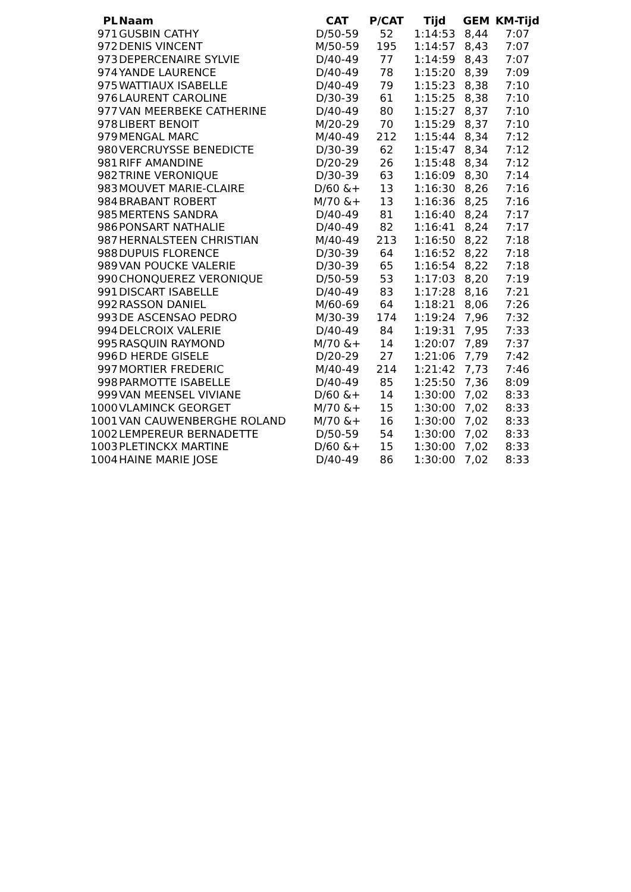| PL | Naam | CAT | P/CAT | Tijd | GEM | KM-Tijd |
| --- | --- | --- | --- | --- | --- | --- |
| 971 | GUSBIN CATHY | D/50-59 | 52 | 1:14:53 | 8,44 | 7:07 |
| 972 | DENIS VINCENT | M/50-59 | 195 | 1:14:57 | 8,43 | 7:07 |
| 973 | DEPERCENAIRE SYLVIE | D/40-49 | 77 | 1:14:59 | 8,43 | 7:07 |
| 974 | YANDE LAURENCE | D/40-49 | 78 | 1:15:20 | 8,39 | 7:09 |
| 975 | WATTIAUX ISABELLE | D/40-49 | 79 | 1:15:23 | 8,38 | 7:10 |
| 976 | LAURENT CAROLINE | D/30-39 | 61 | 1:15:25 | 8,38 | 7:10 |
| 977 | VAN MEERBEKE CATHERINE | D/40-49 | 80 | 1:15:27 | 8,37 | 7:10 |
| 978 | LIBERT BENOIT | M/20-29 | 70 | 1:15:29 | 8,37 | 7:10 |
| 979 | MENGAL MARC | M/40-49 | 212 | 1:15:44 | 8,34 | 7:12 |
| 980 | VERCRUYSSE BENEDICTE | D/30-39 | 62 | 1:15:47 | 8,34 | 7:12 |
| 981 | RIFF AMANDINE | D/20-29 | 26 | 1:15:48 | 8,34 | 7:12 |
| 982 | TRINE VERONIQUE | D/30-39 | 63 | 1:16:09 | 8,30 | 7:14 |
| 983 | MOUVET MARIE-CLAIRE | D/60 &+ | 13 | 1:16:30 | 8,26 | 7:16 |
| 984 | BRABANT ROBERT | M/70 &+ | 13 | 1:16:36 | 8,25 | 7:16 |
| 985 | MERTENS SANDRA | D/40-49 | 81 | 1:16:40 | 8,24 | 7:17 |
| 986 | PONSART NATHALIE | D/40-49 | 82 | 1:16:41 | 8,24 | 7:17 |
| 987 | HERNALSTEEN CHRISTIAN | M/40-49 | 213 | 1:16:50 | 8,22 | 7:18 |
| 988 | DUPUIS FLORENCE | D/30-39 | 64 | 1:16:52 | 8,22 | 7:18 |
| 989 | VAN POUCKE VALERIE | D/30-39 | 65 | 1:16:54 | 8,22 | 7:18 |
| 990 | CHONQUEREZ VERONIQUE | D/50-59 | 53 | 1:17:03 | 8,20 | 7:19 |
| 991 | DISCART ISABELLE | D/40-49 | 83 | 1:17:28 | 8,16 | 7:21 |
| 992 | RASSON DANIEL | M/60-69 | 64 | 1:18:21 | 8,06 | 7:26 |
| 993 | DE ASCENSAO PEDRO | M/30-39 | 174 | 1:19:24 | 7,96 | 7:32 |
| 994 | DELCROIX VALERIE | D/40-49 | 84 | 1:19:31 | 7,95 | 7:33 |
| 995 | RASQUIN RAYMOND | M/70 &+ | 14 | 1:20:07 | 7,89 | 7:37 |
| 996 | D HERDE GISELE | D/20-29 | 27 | 1:21:06 | 7,79 | 7:42 |
| 997 | MORTIER FREDERIC | M/40-49 | 214 | 1:21:42 | 7,73 | 7:46 |
| 998 | PARMOTTE ISABELLE | D/40-49 | 85 | 1:25:50 | 7,36 | 8:09 |
| 999 | VAN MEENSEL VIVIANE | D/60 &+ | 14 | 1:30:00 | 7,02 | 8:33 |
| 1000 | VLAMINCK GEORGET | M/70 &+ | 15 | 1:30:00 | 7,02 | 8:33 |
| 1001 | VAN CAUWENBERGHE ROLAND | M/70 &+ | 16 | 1:30:00 | 7,02 | 8:33 |
| 1002 | LEMPEREUR BERNADETTE | D/50-59 | 54 | 1:30:00 | 7,02 | 8:33 |
| 1003 | PLETINCKX MARTINE | D/60 &+ | 15 | 1:30:00 | 7,02 | 8:33 |
| 1004 | HAINE MARIE JOSE | D/40-49 | 86 | 1:30:00 | 7,02 | 8:33 |